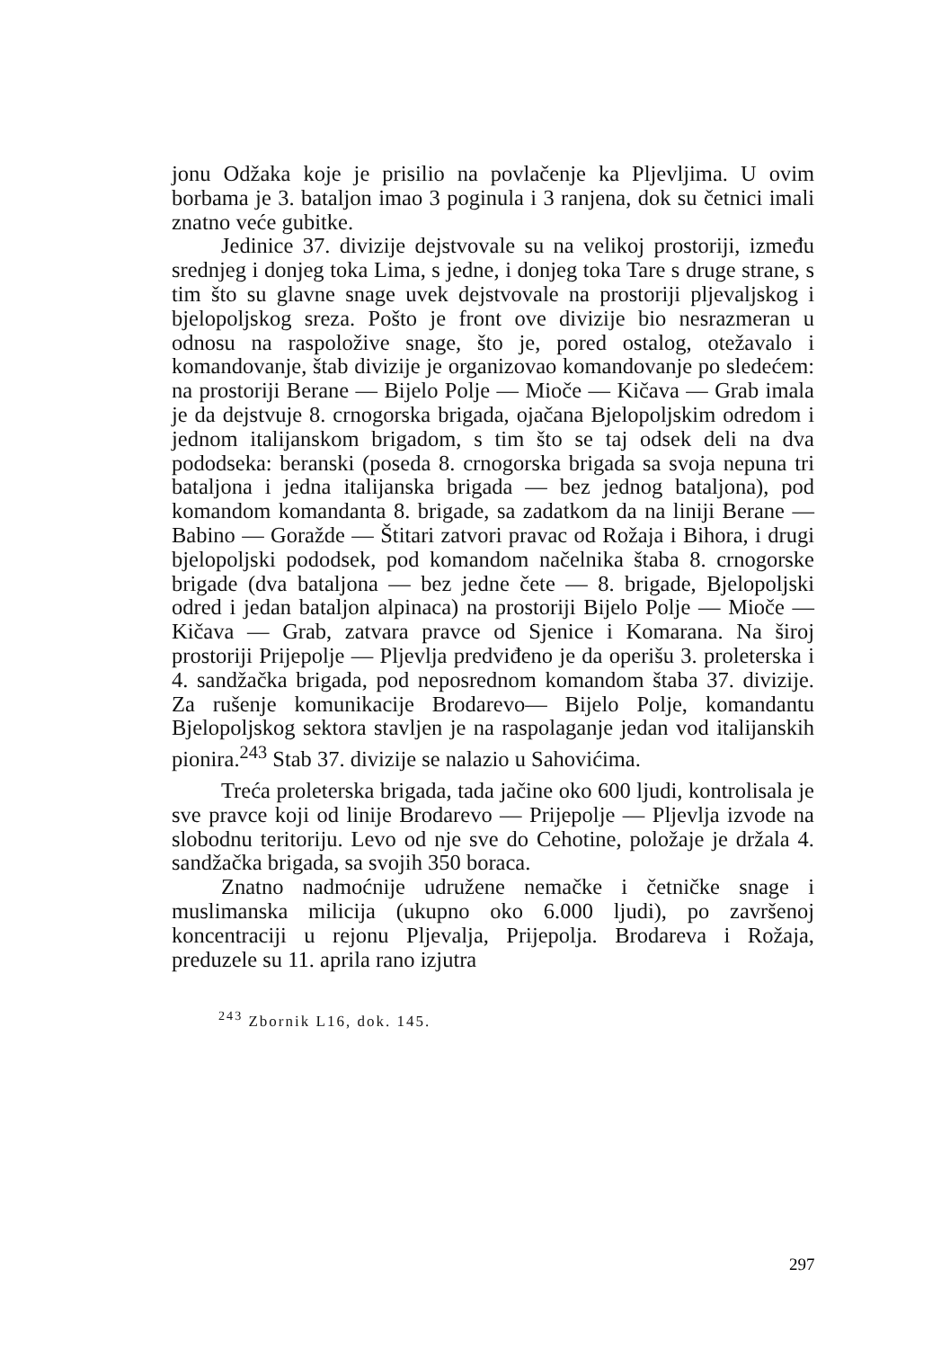jonu Odžaka koje je prisilio na povlačenje ka Pljevljima. U ovim borbama je 3. bataljon imao 3 poginula i 3 ranjena, dok su četnici imali znatno veće gubitke.
Jedinice 37. divizije dejstvovale su na velikoj prostoriji, između srednjeg i donjeg toka Lima, s jedne, i donjeg toka Tare s druge strane, s tim što su glavne snage uvek dejstvovale na prostoriji pljevaljskog i bjelopoljskog sreza. Pošto je front ove divizije bio nesrazmeran u odnosu na raspoložive snage, što je, pored ostalog, otežavalo i komandovanje, štab divizije je organizovao komandovanje po sledećem: na prostoriji Berane — Bijelo Polje — Mioče — Kičava — Grab imala je da dejstvuje 8. crnogorska brigada, ojačana Bjelopoljskim odredom i jednom italijanskom brigadom, s tim što se taj odsek deli na dva pododseka: beranski (poseda 8. crnogorska brigada sa svoja nepuna tri bataljona i jedna italijanska brigada — bez jednog bataljona), pod komandom komandanta 8. brigade, sa zadatkom da na liniji Berane — Babino — Goražde — Štitari zatvori pravac od Rožaja i Bihora, i drugi bjelopoljski pododsek, pod komandom načelnika štaba 8. crnogorske brigade (dva bataljona — bez jedne čete — 8. brigade, Bjelopoljski odred i jedan bataljon alpinaca) na prostoriji Bijelo Polje — Mioče — Kičava — Grab, zatvara pravce od Sjenice i Komarana. Na široj prostoriji Prijepolje — Pljevlja predviđeno je da operišu 3. proleterska i 4. sandžačka brigada, pod neposrednom komandom štaba 37. divizije. Za rušenje komunikacije Brodarevo— Bijelo Polje, komandantu Bjelopoljskog sektora stavljen je na raspolaganje jedan vod italijanskih pionira.<sup>243</sup> Stab 37. divizije se nalazio u Sahovićima.
Treća proleterska brigada, tada jačine oko 600 ljudi, kontrolisala je sve pravce koji od linije Brodarevo — Prijepolje — Pljevlja izvode na slobodnu teritoriju. Levo od nje sve do Cehotine, položaje je držala 4. sandžačka brigada, sa svojih 350 boraca.
Znatno nadmoćnije udružene nemačke i četničke snage i muslimanska milicija (ukupno oko 6.000 ljudi), po završenoj koncentraciji u rejonu Pljevalja, Prijepolja. Brodareva i Rožaja, preduzele su 11. aprila rano izjutra
<sup>243</sup> Zbornik L16, dok. 145.
297